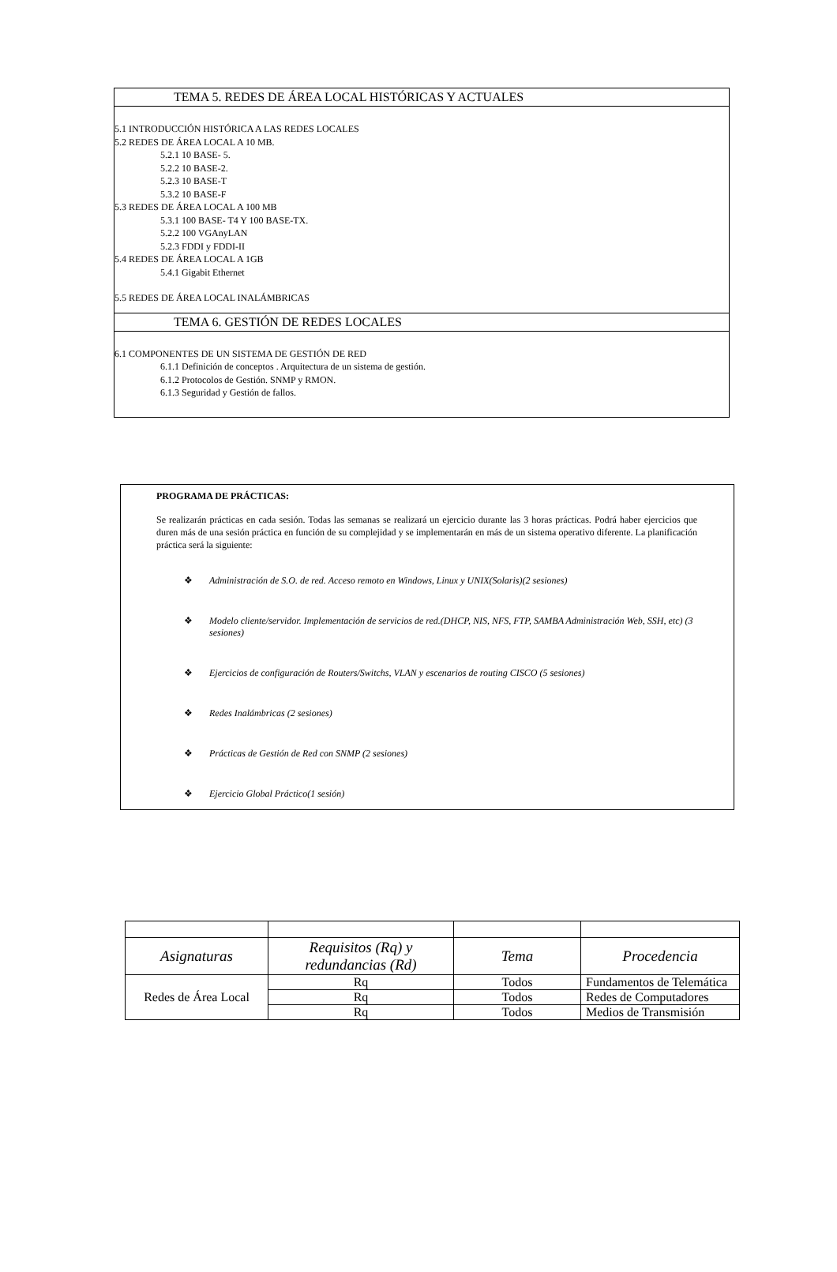TEMA 5. REDES DE ÁREA LOCAL HISTÓRICAS Y ACTUALES
5.1 INTRODUCCIÓN HISTÓRICA A LAS REDES LOCALES
5.2 REDES DE ÁREA LOCAL A 10 MB.
5.2.1 10 BASE- 5.
5.2.2 10 BASE-2.
5.2.3 10 BASE-T
5.3.2 10 BASE-F
5.3 REDES DE ÁREA LOCAL A 100 MB
5.3.1 100 BASE- T4 Y 100 BASE-TX.
5.2.2 100 VGAnyLAN
5.2.3 FDDI y FDDI-II
5.4 REDES DE ÁREA LOCAL A 1GB
5.4.1 Gigabit Ethernet
5.5 REDES DE ÁREA LOCAL INALÁMBRICAS
TEMA 6. GESTIÓN DE REDES LOCALES
6.1 COMPONENTES DE UN SISTEMA DE GESTIÓN DE RED
6.1.1 Definición de conceptos . Arquitectura de un sistema de gestión.
6.1.2 Protocolos de Gestión. SNMP y RMON.
6.1.3 Seguridad y Gestión de fallos.
PROGRAMA DE PRÁCTICAS:
Se realizarán prácticas en cada sesión. Todas las semanas se realizará un ejercicio durante las 3 horas prácticas. Podrá haber ejercicios que duren más de una sesión práctica en función de su complejidad y se implementarán en más de un sistema operativo diferente. La planificación práctica será la siguiente:
❖ Administración de S.O. de red. Acceso remoto en Windows, Linux y UNIX(Solaris)(2 sesiones)
❖ Modelo cliente/servidor. Implementación de servicios de red.(DHCP, NIS, NFS, FTP, SAMBA Administración Web, SSH, etc) (3 sesiones)
❖ Ejercicios de configuración de Routers/Switchs, VLAN y escenarios de routing CISCO (5 sesiones)
❖ Redes Inalámbricas (2 sesiones)
❖ Prácticas de Gestión de Red con SNMP (2 sesiones)
❖ Ejercicio Global Práctico(1 sesión)
| Asignaturas | Requisitos (Rq) y redundancias (Rd) | Tema | Procedencia |
| --- | --- | --- | --- |
| Redes de Área Local | Rq | Todos | Fundamentos de Telemática |
| | Rq | Todos | Redes de Computadores |
| | Rq | Todos | Medios de Transmisión |